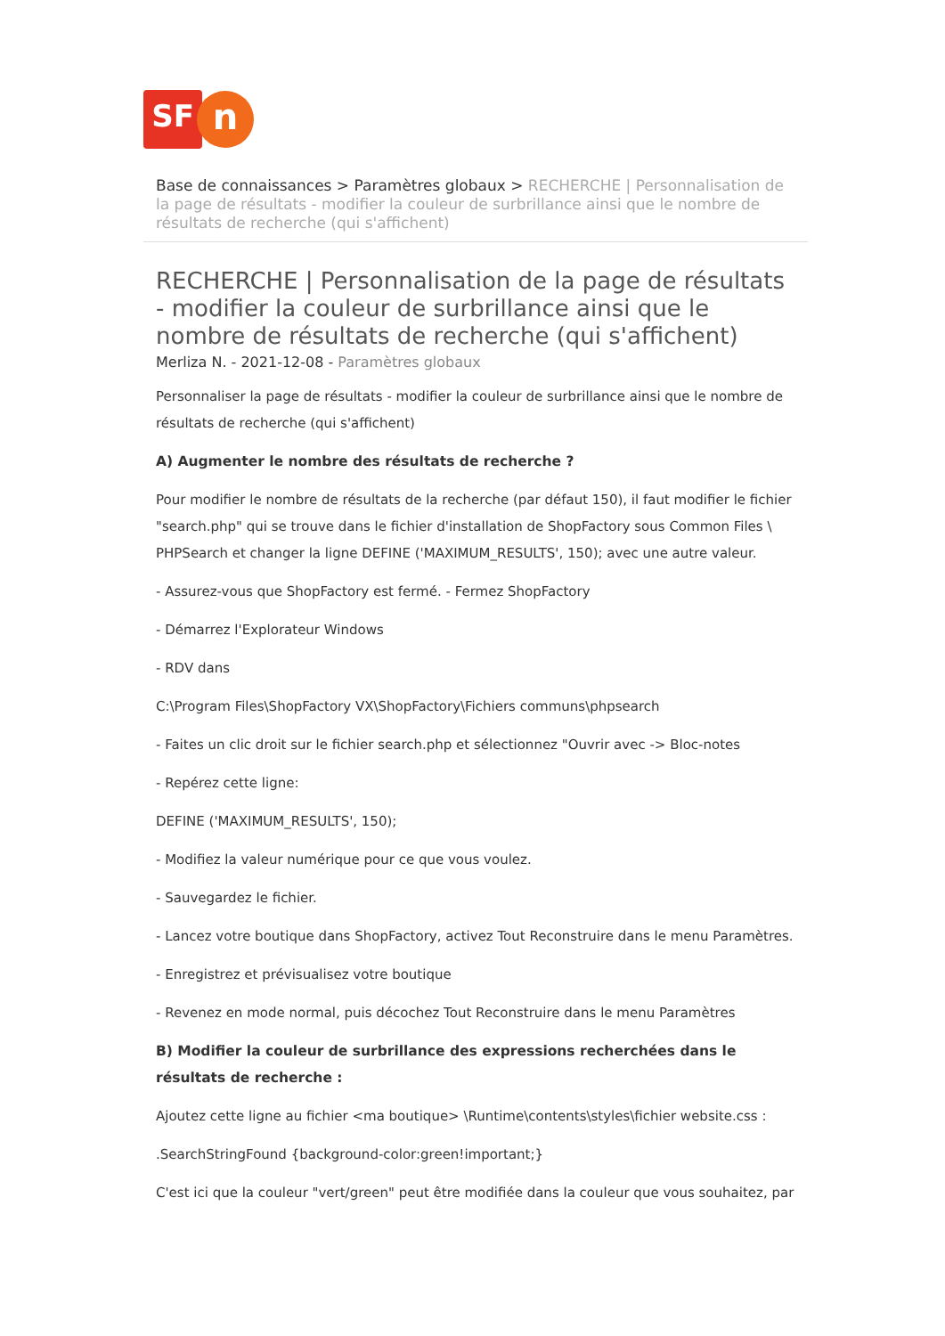SF
n
Base de connaissances > Paramètres globaux > RECHERCHE | Personnalisation de la page de résultats - modifier la couleur de surbrillance ainsi que le nombre de résultats de recherche (qui s'affichent)
RECHERCHE | Personnalisation de la page de résultats - modifier la couleur de surbrillance ainsi que le nombre de résultats de recherche (qui s'affichent)
Merliza N. - 2021-12-08 - Paramètres globaux
Personnaliser la page de résultats - modifier la couleur de surbrillance ainsi que le nombre de résultats de recherche (qui s'affichent)
A) Augmenter le nombre des résultats de recherche ?
Pour modifier le nombre de résultats de la recherche (par défaut 150), il faut modifier le fichier "search.php" qui se trouve dans le fichier d'installation de ShopFactory sous Common Files \ PHPSearch et changer la ligne DEFINE ('MAXIMUM_RESULTS', 150); avec une autre valeur.
- Assurez-vous que ShopFactory est fermé. - Fermez ShopFactory
- Démarrez l'Explorateur Windows
- RDV dans
C:\Program Files\ShopFactory VX\ShopFactory\Fichiers communs\phpsearch
- Faites un clic droit sur le fichier search.php et sélectionnez "Ouvrir avec -> Bloc-notes
- Repérez cette ligne:
DEFINE ('MAXIMUM_RESULTS', 150);
- Modifiez la valeur numérique pour ce que vous voulez.
- Sauvegardez le fichier.
- Lancez votre boutique dans ShopFactory, activez Tout Reconstruire dans le menu Paramètres.
- Enregistrez et prévisualisez votre boutique
- Revenez en mode normal, puis décochez Tout Reconstruire dans le menu Paramètres
B) Modifier la couleur de surbrillance des expressions recherchées dans le résultats de recherche :
Ajoutez cette ligne au fichier <ma boutique> \Runtime\contents\styles\fichier website.css :
.SearchStringFound {background-color:green!important;}
C'est ici que la couleur "vert/green" peut être modifiée dans la couleur que vous souhaitez, par